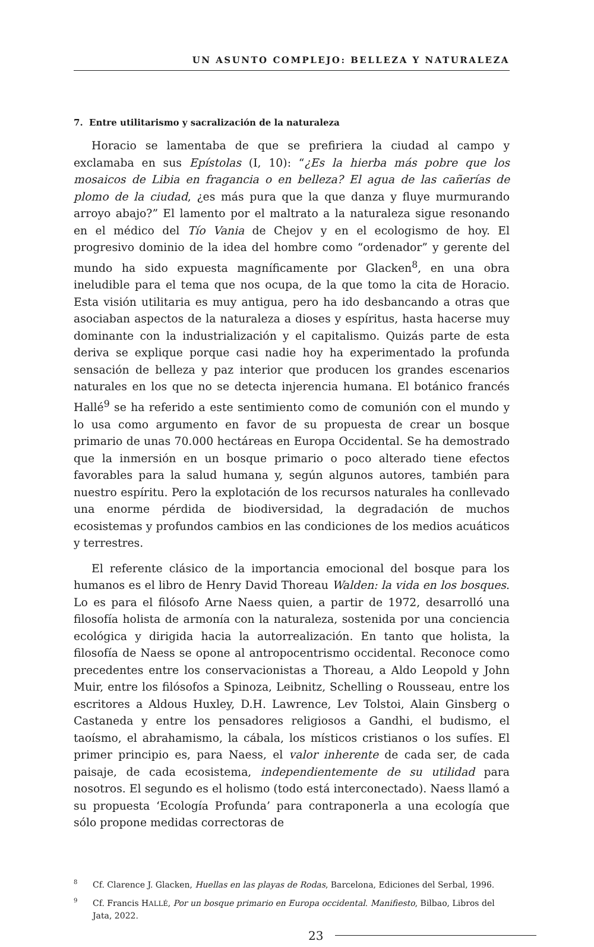UN ASUNTO COMPLEJO: BELLEZA Y NATURALEZA
7. Entre utilitarismo y sacralización de la naturaleza
Horacio se lamentaba de que se prefiriera la ciudad al campo y exclamaba en sus Epístolas (I, 10): “¿Es la hierba más pobre que los mosaicos de Libia en fragancia o en belleza? El agua de las cañerías de plomo de la ciudad, ¿es más pura que la que danza y fluye murmurando arroyo abajo?” El lamento por el maltrato a la naturaleza sigue resonando en el médico del Tío Vania de Chejov y en el ecologismo de hoy. El progresivo dominio de la idea del hombre como “ordenador” y gerente del mundo ha sido expuesta magníficamente por Glacken<sup>8</sup>, en una obra ineludible para el tema que nos ocupa, de la que tomo la cita de Horacio. Esta visión utilitaria es muy antigua, pero ha ido desbancando a otras que asociaban aspectos de la naturaleza a dioses y espíritus, hasta hacerse muy dominante con la industrialización y el capitalismo. Quizás parte de esta deriva se explique porque casi nadie hoy ha experimentado la profunda sensación de belleza y paz interior que producen los grandes escenarios naturales en los que no se detecta injerencia humana. El botánico francés Hallé<sup>9</sup> se ha referido a este sentimiento como de comunión con el mundo y lo usa como argumento en favor de su propuesta de crear un bosque primario de unas 70.000 hectáreas en Europa Occidental. Se ha demostrado que la inmersión en un bosque primario o poco alterado tiene efectos favorables para la salud humana y, según algunos autores, también para nuestro espíritu. Pero la explotación de los recursos naturales ha conllevado una enorme pérdida de biodiversidad, la degradación de muchos ecosistemas y profundos cambios en las condiciones de los medios acuáticos y terrestres.
El referente clásico de la importancia emocional del bosque para los humanos es el libro de Henry David Thoreau Walden: la vida en los bosques. Lo es para el filósofo Arne Naess quien, a partir de 1972, desarrolló una filosofía holista de armonía con la naturaleza, sostenida por una conciencia ecológica y dirigida hacia la autorrealización. En tanto que holista, la filosofía de Naess se opone al antropocentrismo occidental. Reconoce como precedentes entre los conservacionistas a Thoreau, a Aldo Leopold y John Muir, entre los filósofos a Spinoza, Leibnitz, Schelling o Rousseau, entre los escritores a Aldous Huxley, D.H. Lawrence, Lev Tolstoi, Alain Ginsberg o Castaneda y entre los pensadores religiosos a Gandhi, el budismo, el taoísmo, el abrahamismo, la cábala, los místicos cristianos o los sufíes. El primer principio es, para Naess, el valor inherente de cada ser, de cada paisaje, de cada ecosistema, independientemente de su utilidad para nosotros. El segundo es el holismo (todo está interconectado). Naess llamó a su propuesta ‘Ecología Profunda’ para contraponerla a una ecología que sólo propone medidas correctoras de
<sup>8</sup> Cf. Clarence J. Glacken, Huellas en las playas de Rodas, Barcelona, Ediciones del Serbal, 1996.
<sup>9</sup> Cf. Francis HALLÉ, Por un bosque primario en Europa occidental. Manifiesto, Bilbao, Libros del Jata, 2022.
23